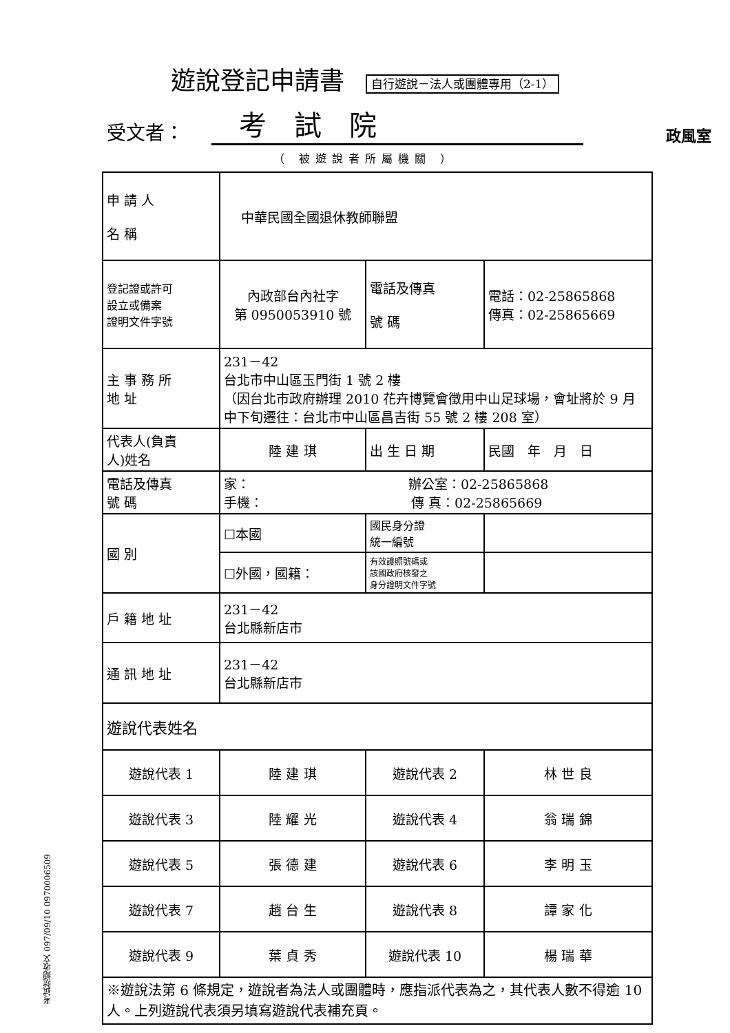遊說登記申請書 自行遊說－法人或團體專用（2-1）
受文者： 考試院 政風室
（ 被遊說者所屬機關 ）
| 申 請 人 名 稱 | 中華民國全國退休教師聯盟 | | |
| 登記證或許可 設立或備案 證明文件字號 | 內政部台內社字 第 0950053910 號 | 電話及傳真 號 碼 | 電話：02-25865868 傳真：02-25865669 |
| 主 事 務 所 地 址 | 231－42 台北市中山區玉門街 1 號 2 樓 （因台北市政府辦理 2010 花卉博覽會徵用中山足球場，會址將於 9 月中下旬遷往：台北市中山區昌吉街 55 號 2 樓 208 室） | | |
| 代表人(負責 人)姓名 | 陸 建 琪 | 出 生 日 期 | 民國 年 月 日 |
| 電話及傳真 號 碼 | 家： 辦公室：02-25865868 手機： 傳 真：02-25865669 | | |
| 國 別 | ☐本國 | 國民身分證 統一編號 | |
| | ☐外國，國籍： | 有效護照號碼或 該國政府核發之 身分證明文件字號 | |
| 戶 籍 地 址 | 231－42 台北縣新店市 | | |
| 通 訊 地 址 | 231－42 台北縣新店市 | | |
| 遊說代表姓名 | | | |
| 遊說代表 1 | 陸 建 琪 | 遊說代表 2 | 林 世 良 |
| 遊說代表 3 | 陸 耀 光 | 遊說代表 4 | 翁 瑞 錦 |
| 遊說代表 5 | 張 德 建 | 遊說代表 6 | 李 明 玉 |
| 遊說代表 7 | 趙 台 生 | 遊說代表 8 | 譚 家 化 |
| 遊說代表 9 | 葉 貞 秀 | 遊說代表 10 | 楊 瑞 華 |
| ※遊說法第 6 條規定，遊說者為法人或團體時，應指派代表為之，其代表人數不得逾 10 人。上列遊說代表須另填寫遊說代表補充頁。 | | | |
考試院總收文 097/09/10 0970006509